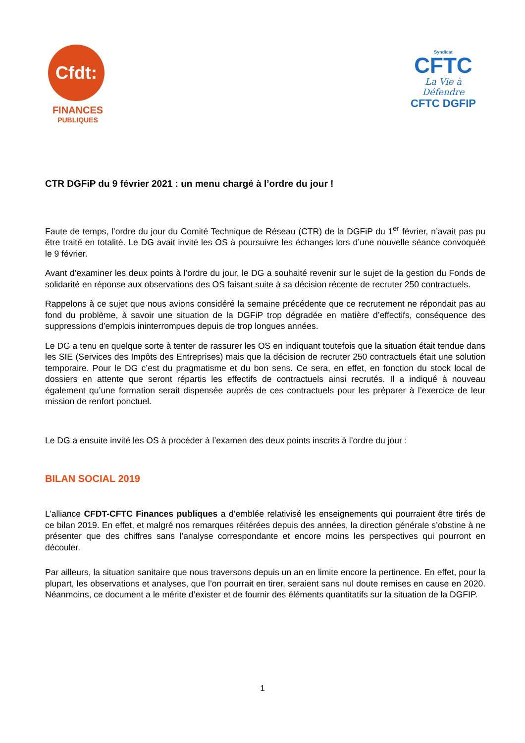Cfdt:
FINANCES
PUBLIQUES
Syndicat
CFTC
La Vie à Défendre
CFTC DGFIP
CTR DGFiP du 9 février 2021 : un menu chargé à l’ordre du jour !
Faute de temps, l’ordre du jour du Comité Technique de Réseau (CTR) de la DGFiP du 1<sup>er</sup> février, n’avait pas pu être traité en totalité. Le DG avait invité les OS à poursuivre les échanges lors d’une nouvelle séance convoquée le 9 février.
Avant d’examiner les deux points à l’ordre du jour, le DG a souhaité revenir sur le sujet de la gestion du Fonds de solidarité en réponse aux observations des OS faisant suite à sa décision récente de recruter 250 contractuels.
Rappelons à ce sujet que nous avions considéré la semaine précédente que ce recrutement ne répondait pas au fond du problème, à savoir une situation de la DGFiP trop dégradée en matière d’effectifs, conséquence des suppressions d’emplois ininterrompues depuis de trop longues années.
Le DG a tenu en quelque sorte à tenter de rassurer les OS en indiquant toutefois que la situation était tendue dans les SIE (Services des Impôts des Entreprises) mais que la décision de recruter 250 contractuels était une solution temporaire. Pour le DG c’est du pragmatisme et du bon sens. Ce sera, en effet, en fonction du stock local de dossiers en attente que seront répartis les effectifs de contractuels ainsi recrutés. Il a indiqué à nouveau également qu’une formation serait dispensée auprès de ces contractuels pour les préparer à l’exercice de leur mission de renfort ponctuel.
Le DG a ensuite invité les OS à procéder à l’examen des deux points inscrits à l’ordre du jour :
BILAN SOCIAL 2019
L’alliance CFDT-CFTC Finances publiques a d’emblée relativisé les enseignements qui pourraient être tirés de ce bilan 2019. En effet, et malgré nos remarques réitérées depuis des années, la direction générale s’obstine à ne présenter que des chiffres sans l’analyse correspondante et encore moins les perspectives qui pourront en découler.
Par ailleurs, la situation sanitaire que nous traversons depuis un an en limite encore la pertinence. En effet, pour la plupart, les observations et analyses, que l’on pourrait en tirer, seraient sans nul doute remises en cause en 2020. Néanmoins, ce document a le mérite d’exister et de fournir des éléments quantitatifs sur la situation de la DGFIP.
1